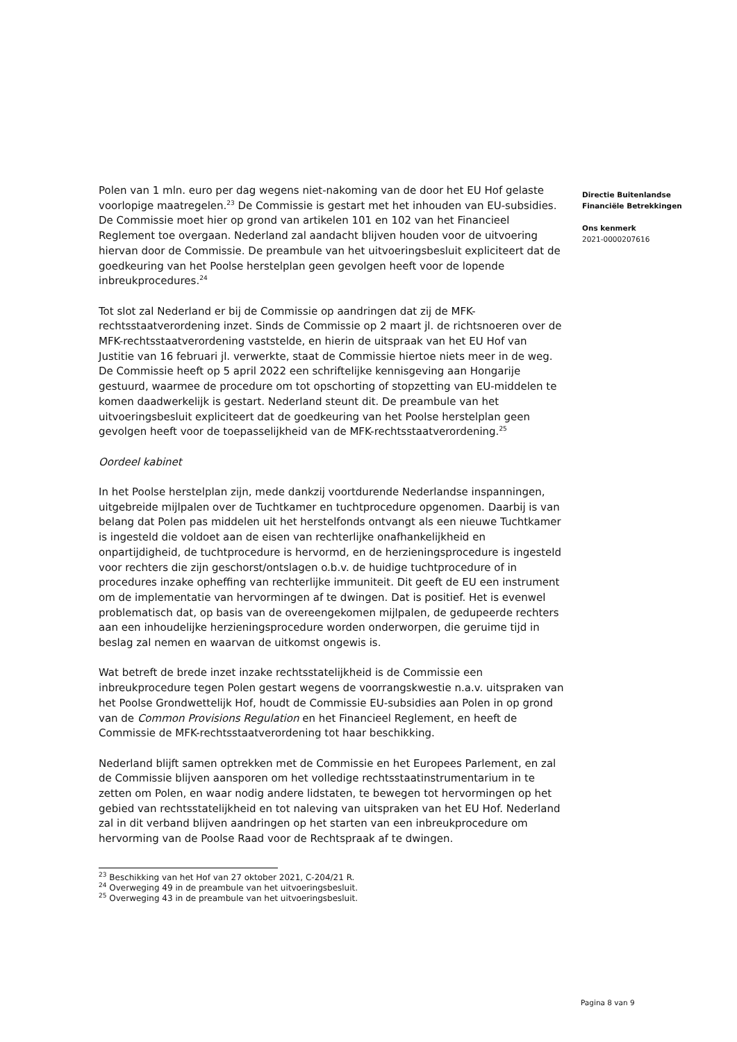Polen van 1 mln. euro per dag wegens niet-nakoming van de door het EU Hof gelaste voorlopige maatregelen.<sup>23</sup> De Commissie is gestart met het inhouden van EU-subsidies. De Commissie moet hier op grond van artikelen 101 en 102 van het Financieel Reglement toe overgaan. Nederland zal aandacht blijven houden voor de uitvoering hiervan door de Commissie. De preambule van het uitvoeringsbesluit expliciteert dat de goedkeuring van het Poolse herstelplan geen gevolgen heeft voor de lopende inbreukprocedures.<sup>24</sup>
Tot slot zal Nederland er bij de Commissie op aandringen dat zij de MFK-rechtsstaatverordening inzet. Sinds de Commissie op 2 maart jl. de richtsnoeren over de MFK-rechtsstaatverordening vaststelde, en hierin de uitspraak van het EU Hof van Justitie van 16 februari jl. verwerkte, staat de Commissie hiertoe niets meer in de weg. De Commissie heeft op 5 april 2022 een schriftelijke kennisgeving aan Hongarije gestuurd, waarmee de procedure om tot opschorting of stopzetting van EU-middelen te komen daadwerkelijk is gestart. Nederland steunt dit. De preambule van het uitvoeringsbesluit expliciteert dat de goedkeuring van het Poolse herstelplan geen gevolgen heeft voor de toepasselijkheid van de MFK-rechtsstaatverordening.<sup>25</sup>
Oordeel kabinet
In het Poolse herstelplan zijn, mede dankzij voortdurende Nederlandse inspanningen, uitgebreide mijlpalen over de Tuchtkamer en tuchtprocedure opgenomen. Daarbij is van belang dat Polen pas middelen uit het herstelfonds ontvangt als een nieuwe Tuchtkamer is ingesteld die voldoet aan de eisen van rechterlijke onafhankelijkheid en onpartijdigheid, de tuchtprocedure is hervormd, en de herzieningsprocedure is ingesteld voor rechters die zijn geschorst/ontslagen o.b.v. de huidige tuchtprocedure of in procedures inzake opheffing van rechterlijke immuniteit. Dit geeft de EU een instrument om de implementatie van hervormingen af te dwingen. Dat is positief. Het is evenwel problematisch dat, op basis van de overeengekomen mijlpalen, de gedupeerde rechters aan een inhoudelijke herzieningsprocedure worden onderworpen, die geruime tijd in beslag zal nemen en waarvan de uitkomst ongewis is.
Wat betreft de brede inzet inzake rechtsstatelijkheid is de Commissie een inbreukprocedure tegen Polen gestart wegens de voorrangskwestie n.a.v. uitspraken van het Poolse Grondwettelijk Hof, houdt de Commissie EU-subsidies aan Polen in op grond van de Common Provisions Regulation en het Financieel Reglement, en heeft de Commissie de MFK-rechtsstaatverordening tot haar beschikking.
Nederland blijft samen optrekken met de Commissie en het Europees Parlement, en zal de Commissie blijven aansporen om het volledige rechtsstaatinstrumentarium in te zetten om Polen, en waar nodig andere lidstaten, te bewegen tot hervormingen op het gebied van rechtsstatelijkheid en tot naleving van uitspraken van het EU Hof. Nederland zal in dit verband blijven aandringen op het starten van een inbreukprocedure om hervorming van de Poolse Raad voor de Rechtspraak af te dwingen.
<sup>23</sup> Beschikking van het Hof van 27 oktober 2021, C-204/21 R.
<sup>24</sup> Overweging 49 in de preambule van het uitvoeringsbesluit.
<sup>25</sup> Overweging 43 in de preambule van het uitvoeringsbesluit.
Directie Buitenlandse
Financiële Betrekkingen
Ons kenmerk
2021-0000207616
Pagina 8 van 9